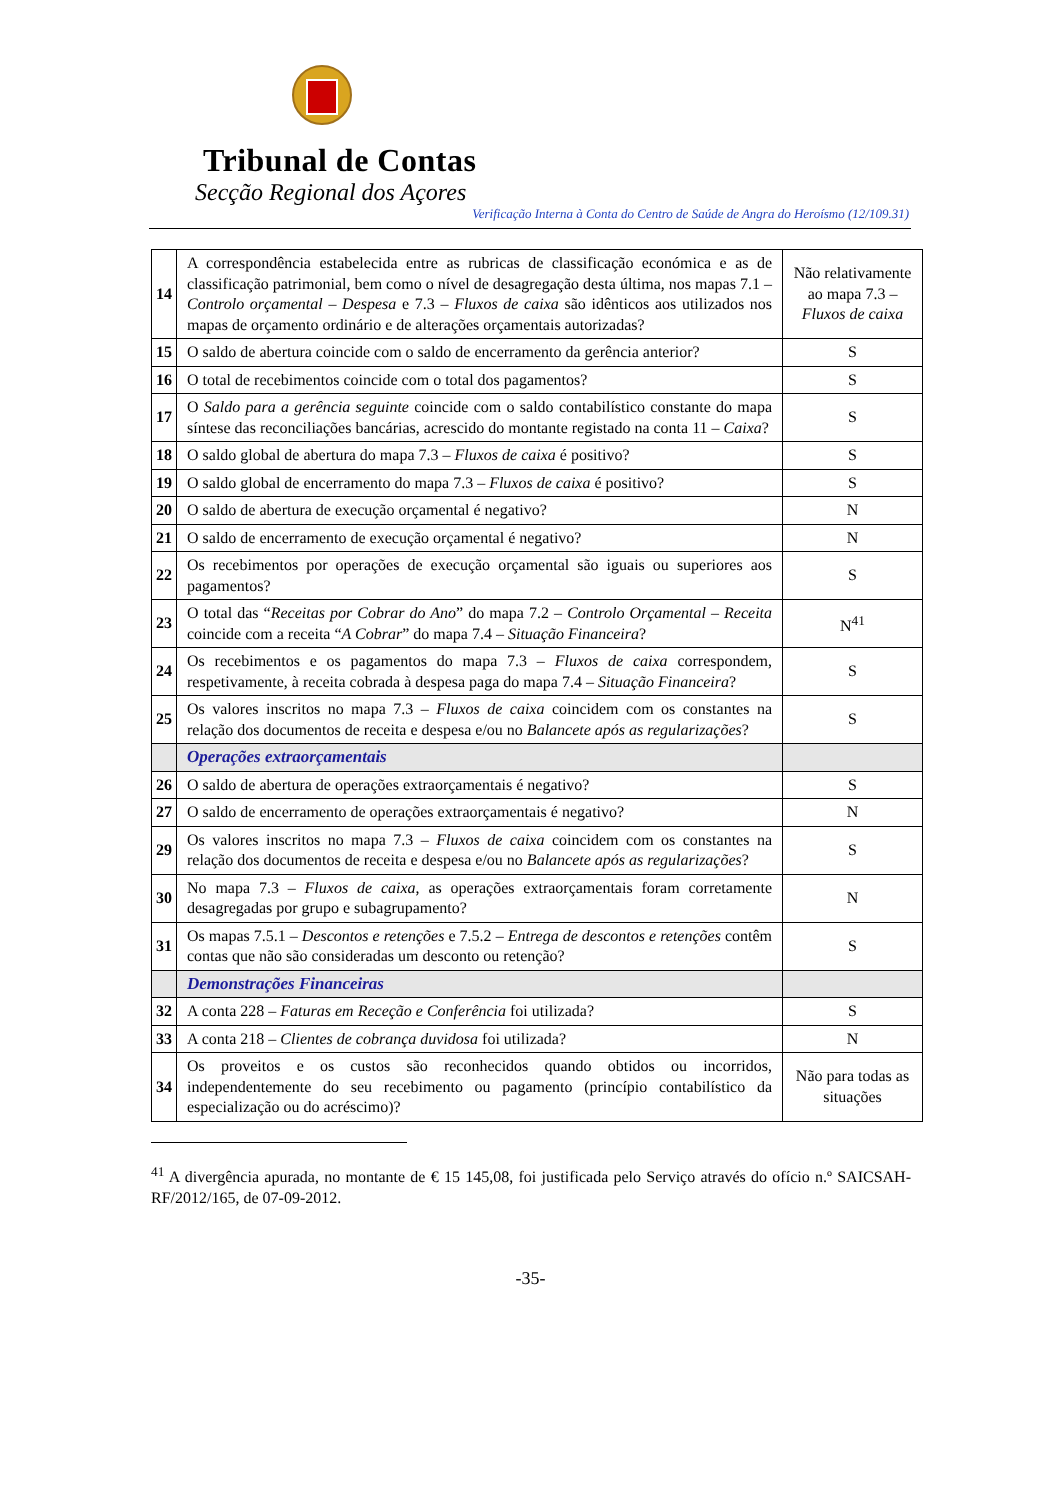Tribunal de Contas
Secção Regional dos Açores
Verificação Interna à Conta do Centro de Saúde de Angra do Heroísmo (12/109.31)
| 14 | A correspondência estabelecida entre as rubricas de classificação económica e as de classificação patrimonial, bem como o nível de desagregação desta última, nos mapas 7.1 – Controlo orçamental – Despesa e 7.3 – Fluxos de caixa são idênticos aos utilizados nos mapas de orçamento ordinário e de alterações orçamentais autorizadas? | Não relativamente ao mapa 7.3 – Fluxos de caixa |
| 15 | O saldo de abertura coincide com o saldo de encerramento da gerência anterior? | S |
| 16 | O total de recebimentos coincide com o total dos pagamentos? | S |
| 17 | O Saldo para a gerência seguinte coincide com o saldo contabilístico constante do mapa síntese das reconciliações bancárias, acrescido do montante registado na conta 11 – Caixa ? | S |
| 18 | O saldo global de abertura do mapa 7.3 – Fluxos de caixa é positivo? | S |
| 19 | O saldo global de encerramento do mapa 7.3 – Fluxos de caixa é positivo? | S |
| 20 | O saldo de abertura de execução orçamental é negativo? | N |
| 21 | O saldo de encerramento de execução orçamental é negativo? | N |
| 22 | Os recebimentos por operações de execução orçamental são iguais ou superiores aos pagamentos? | S |
| 23 | O total das “ Receitas por Cobrar do Ano ” do mapa 7.2 – Controlo Orçamental – Receita coincide com a receita “ A Cobrar ” do mapa 7.4 – Situação Financeira ? | N<sup>41</sup> |
| 24 | Os recebimentos e os pagamentos do mapa 7.3 – Fluxos de caixa correspondem, respetivamente, à receita cobrada à despesa paga do mapa 7.4 – Situação Financeira ? | S |
| 25 | Os valores inscritos no mapa 7.3 – Fluxos de caixa coincidem com os constantes na relação dos documentos de receita e despesa e/ou no Balancete após as regularizações ? | S |
| | Operações extraorçamentais | |
| 26 | O saldo de abertura de operações extraorçamentais é negativo? | S |
| 27 | O saldo de encerramento de operações extraorçamentais é negativo? | N |
| 29 | Os valores inscritos no mapa 7.3 – Fluxos de caixa coincidem com os constantes na relação dos documentos de receita e despesa e/ou no Balancete após as regularizações ? | S |
| 30 | No mapa 7.3 – Fluxos de caixa , as operações extraorçamentais foram corretamente desagregadas por grupo e subagrupamento? | N |
| 31 | Os mapas 7.5.1 – Descontos e retenções e 7.5.2 – Entrega de descontos e retenções contêm contas que não são consideradas um desconto ou retenção? | S |
| | Demonstrações Financeiras | |
| 32 | A conta 228 – Faturas em Receção e Conferência foi utilizada? | S |
| 33 | A conta 218 – Clientes de cobrança duvidosa foi utilizada? | N |
| 34 | Os proveitos e os custos são reconhecidos quando obtidos ou incorridos, independentemente do seu recebimento ou pagamento (princípio contabilístico da especialização ou do acréscimo)? | Não para todas as situações |
<sup>41</sup> A divergência apurada, no montante de € 15 145,08, foi justificada pelo Serviço através do ofício n.º SAICSAH-RF/2012/165, de 07-09-2012.
-35-